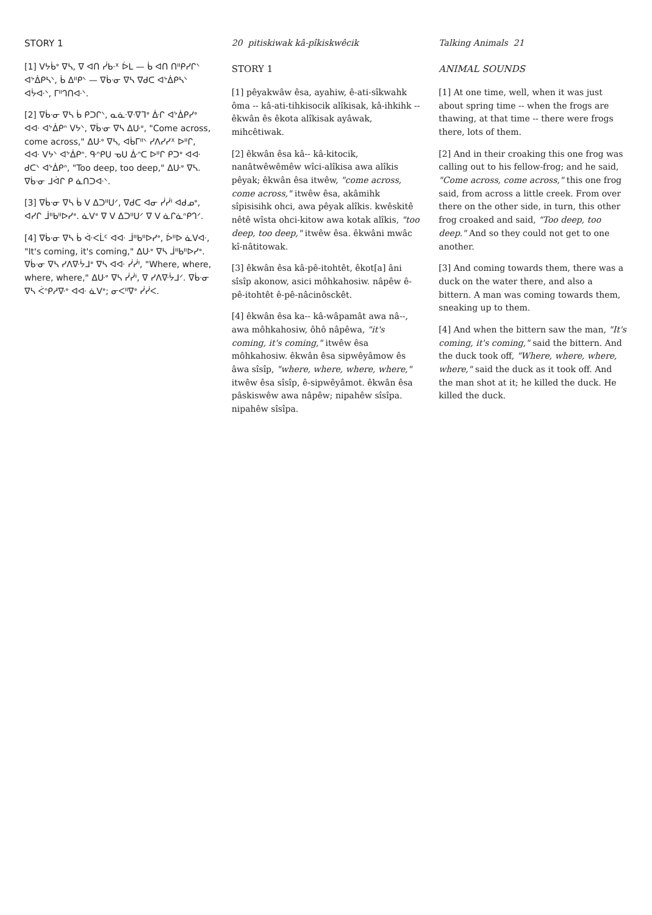STORY 1
[1] ᐯᔭᑳᐤ ᐁᓴ, ᐁ ᐊᑎ ᓰᑲᐧᕽ ᐆᒪ — ᑳ ᐊᑎ ᑎᐦᑭᓯᒋᐠ ᐊᔾᐄᑭᓴᐠ, ᑳ ᐃᐦᑭᐠ — ᐁᑳᐧᓂ ᐁᓴ ᐁᑯᑕ ᐊᔾᐄᑭᓴᐠ ᐊᔮᐘᐠ, ᒥᐦᒉᑎᐘᐠ.
[2] ᐁᑳᐧᓂ ᐁᓴ ᑳ ᑭᑐᒋᐠ, ᓇᓈᐧᐁᐧᐁᒣᐤ ᐑᒋ ᐊᔾᐄᑭᓯᐤ ᐊᐘ ᐊᔾᐄᑭᐢ ᐯᔭᐠ, ᐁᑳᐧᓂ ᐁᓴ ᐃᑘᐤ, "Come across, come across," ᐃᑘᐤ ᐁᓴ, ᐊᑳᒥᐦᐠ ᓯᐱᓯᓯᕽ ᐅᐦᒋ, ᐊᐘ ᐯᔭᐠ ᐊᔾᐄᑭᐢ. ᑵᐢᑭᑌ ᓀᑌ ᐑᐢᑕ ᐅᐦᒋ ᑭᑐᐤ ᐊᐘ ᑯᑕᐠ ᐊᔾᐄᑭᐢ, "Too deep, too deep," ᐃᑘᐤ ᐁᓴ. ᐁᑳᐧᓂ ᒧᐋᒋ ᑭ ᓈᑎᑐᐘᐠ.
[3] ᐁᑳᐧᓂ ᐁᓴ ᑳ ᐯ ᐃᑐᐦᑌᐟ, ᐁᑯᑕ ᐊᓂ ᓰᓰᑊ ᐊᑯᓄᐤ, ᐊᓯᒋ ᒨᐦᑲᐦᐅᓯᐤ. ᓈᐯᐤ ᐁ ᐯ ᐃᑐᐦᑌᐟ ᐁ ᐯ ᓈᒋᓈᐢᑭᒉᐟ.
[4] ᐁᑳᐧᓂ ᐁᓴ ᑳ ᐚᐸᒫᑦ ᐊᐘ ᒨᐦᑲᐦᐅᓯᐤ, ᐆᐦᐅ ᓈᐯᐘ, "It's coming, it's coming," ᐃᑘᐤ ᐁᓴ ᒨᐦᑲᐦᐅᓯᐤ. ᐁᑳᐧᓂ ᐁᓴ ᓯᐱᐍᔮᒧᐤ ᐁᓴ ᐊᐘ ᓰᓰᑊ, "Where, where, where, where," ᐃᑘᐤ ᐁᓴ ᓰᓰᑊ, ᐁ ᓯᐱᐍᔮᒧᐟ. ᐁᑳᐧᓂ ᐁᓴ ᐹᐢᑭᓱᐍᐤ ᐊᐘ ᓈᐯᐤ; ᓂᐸᐦᐁᐤ ᓰᓰᐸ.
20 pitiskiwak kâ-pîkiskwêcik
STORY 1
[1] pêyakwâw êsa, ayahiw, ê-ati-sîkwahk ôma -- kâ-ati-tihkisocik alîkisak, kâ-ihkihk -- êkwân ês êkota alîkisak ayâwak, mihcêtiwak.
[2] êkwân êsa kâ-- kâ-kitocik, nanâtwêwêmêw wîci-alîkisa awa alîkis pêyak; êkwân êsa itwêw, "come across, come across," itwêw êsa, akâmihk sîpisisihk ohci, awa pêyak alîkis. kwêskitê nêtê wîsta ohci-kitow awa kotak alîkis, "too deep, too deep," itwêw êsa. êkwâni mwâc kî-nâtitowak.
[3] êkwân êsa kâ-pê-itohtêt, êkot[a] âni sîsîp akonow, asici môhkahosiw. nâpêw ê-pê-itohtêt ê-pê-nâcinôsckêt.
[4] êkwân êsa ka-- kâ-wâpamât awa nâ--, awa môhkahosiw, ôhô nâpêwa, "it's coming, it's coming," itwêw êsa môhkahosiw. êkwân êsa sipwêyâmow ês âwa sîsîp, "where, where, where, where," itwêw êsa sîsîp, ê-sipwêyâmot. êkwân êsa pâskiswêw awa nâpêw; nipahêw sîsîpa. nipahêw sîsîpa.
Talking Animals 21
ANIMAL SOUNDS
[1] At one time, well, when it was just about spring time -- when the frogs are thawing, at that time -- there were frogs there, lots of them.
[2] And in their croaking this one frog was calling out to his fellow-frog; and he said, "Come across, come across," this one frog said, from across a little creek. From over there on the other side, in turn, this other frog croaked and said, "Too deep, too deep." And so they could not get to one another.
[3] And coming towards them, there was a duck on the water there, and also a bittern. A man was coming towards them, sneaking up to them.
[4] And when the bittern saw the man, "It's coming, it's coming," said the bittern. And the duck took off, "Where, where, where, where," said the duck as it took off. And the man shot at it; he killed the duck. He killed the duck.